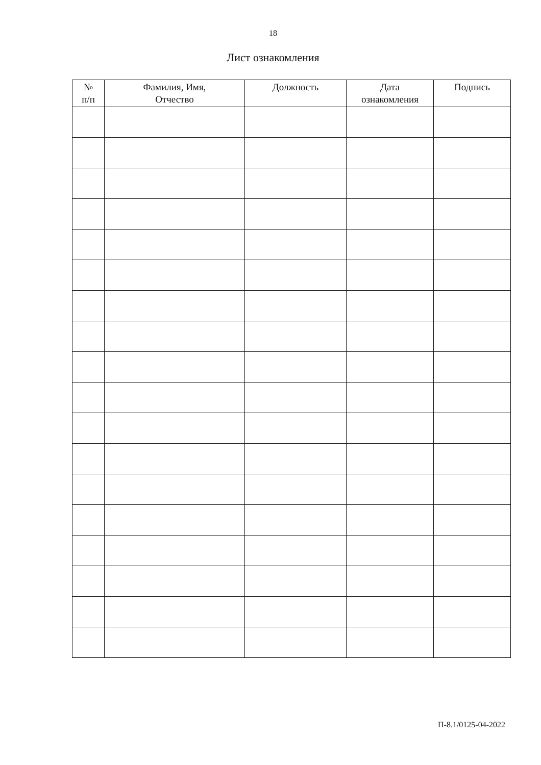18
Лист ознакомления
| № п/п | Фамилия, Имя, Отчество | Должность | Дата ознакомления | Подпись |
| --- | --- | --- | --- | --- |
П-8.1/0125-04-2022